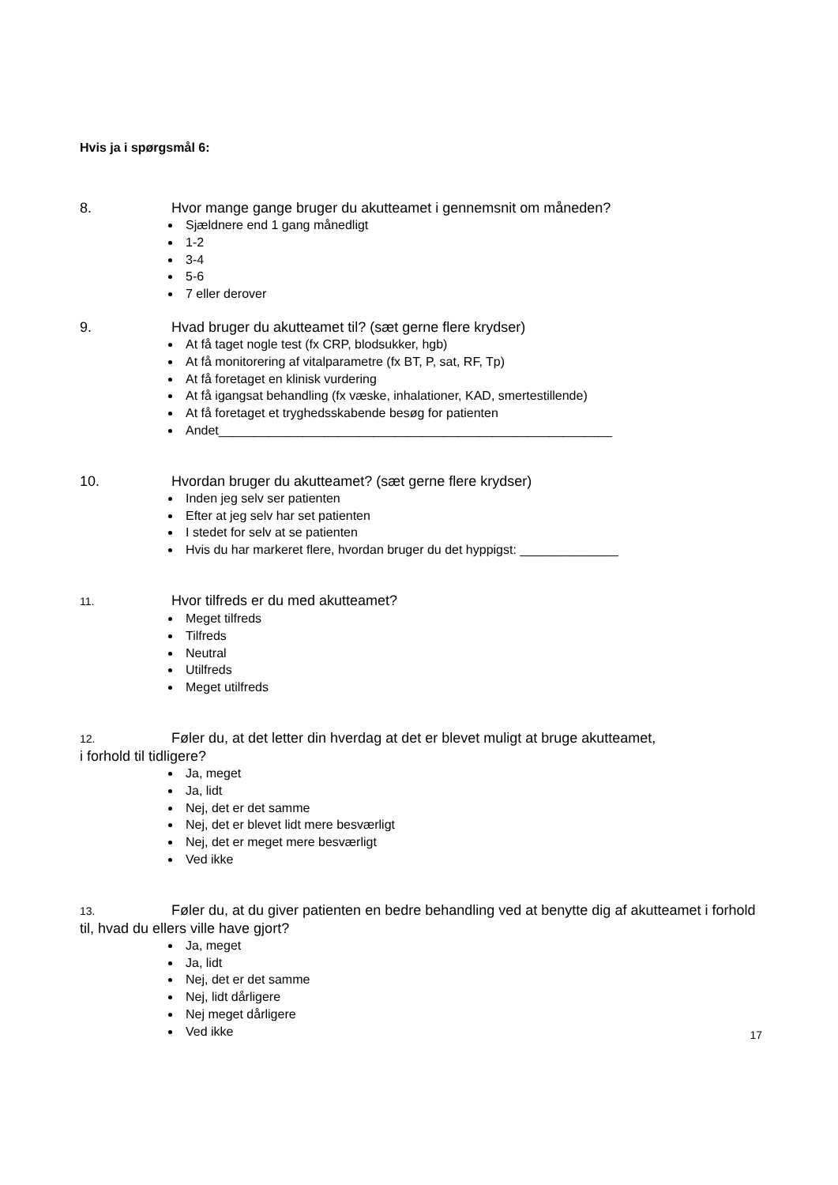Hvis ja i spørgsmål 6:
8. Hvor mange gange bruger du akutteamet i gennemsnit om måneden?
Sjældnere end 1 gang månedligt
1-2
3-4
5-6
7 eller derover
9. Hvad bruger du akutteamet til? (sæt gerne flere krydser)
At få taget nogle test (fx CRP, blodsukker, hgb)
At få monitorering af vitalparametre (fx BT, P, sat, RF, Tp)
At få foretaget en klinisk vurdering
At få igangsat behandling (fx væske, inhalationer, KAD, smertestillende)
At få foretaget et tryghedsskabende besøg for patienten
Andet________________________________________________________
10. Hvordan bruger du akutteamet? (sæt gerne flere krydser)
Inden jeg selv ser patienten
Efter at jeg selv har set patienten
I stedet for selv at se patienten
Hvis du har markeret flere, hvordan bruger du det hyppigst: ______________
11. Hvor tilfreds er du med akutteamet?
Meget tilfreds
Tilfreds
Neutral
Utilfreds
Meget utilfreds
12. Føler du, at det letter din hverdag at det er blevet muligt at bruge akutteamet,
i forhold til tidligere?
Ja, meget
Ja, lidt
Nej, det er det samme
Nej, det er blevet lidt mere besværligt
Nej, det er meget mere besværligt
Ved ikke
13. Føler du, at du giver patienten en bedre behandling ved at benytte dig af akutteamet i forhold til, hvad du ellers ville have gjort?
Ja, meget
Ja, lidt
Nej, det er det samme
Nej, lidt dårligere
Nej meget dårligere
Ved ikke
17